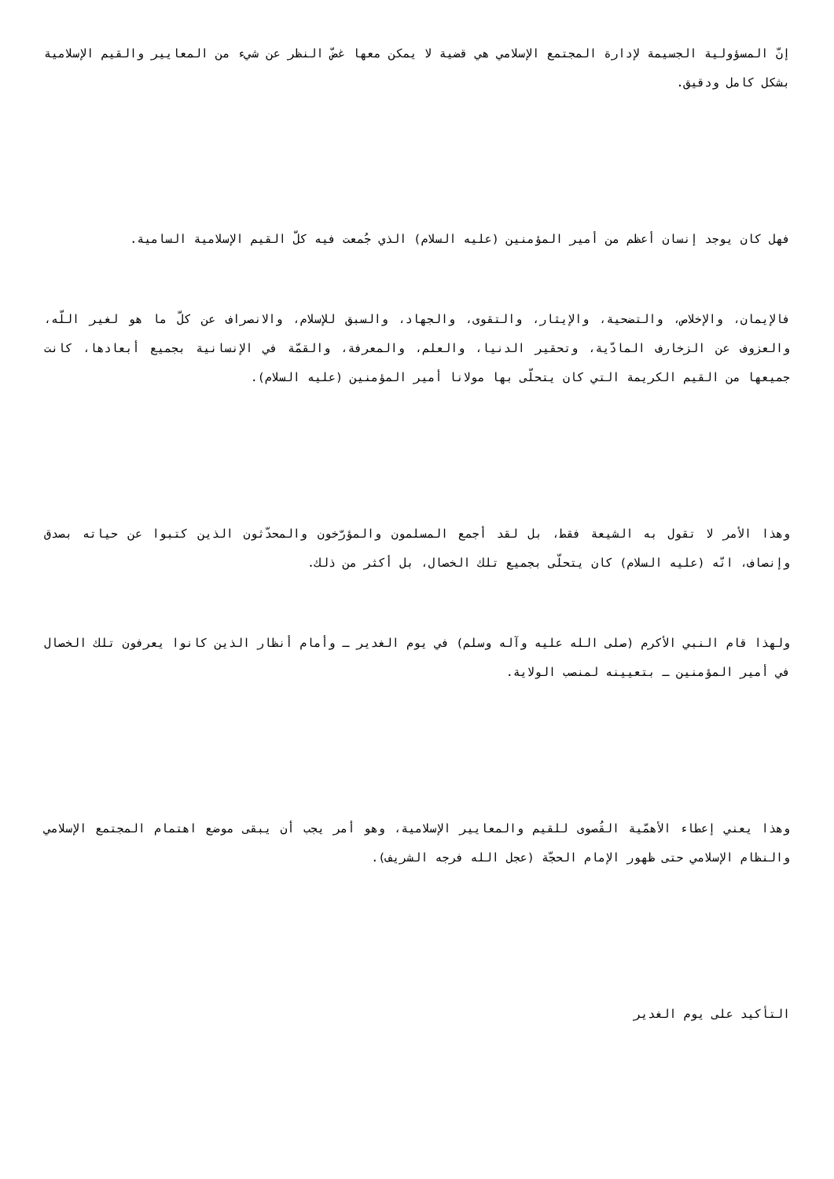إنّ المسؤولية الجسيمة لإدارة المجتمع الإسلامي هي قضية لا يمكن معها غضّ النظر عن شيء من المعايير والقيم الإسلامية بشكل كامل ودقيق.
فهل كان يوجد إنسان أعظم من أمير المؤمنين (عليه السلام) الذي جُمعت فيه كلّ القيم الإسلامية السامية.
فالإيمان، والإخلاص، والتضحية، والإيثار، والتقوى، والجهاد، والسبق للإسلام، والانصراف عن كلّ ما هو لغير اللّه، والعزوف عن الزخارف المادّية، وتحقير الدنيا، والعلم، والمعرفة، والقمّة في الإنسانية بجميع أبعادها، كانت جميعها من القيم الكريمة التي كان يتحلّى بها مولانا أمير المؤمنين (عليه السلام).
وهذا الأمر لا تقول به الشيعة فقط، بل لقد أجمع المسلمون والمؤرّخون والمحدّثون الذين كتبوا عن حياته بصدق وإنصاف، انّه (عليه السلام) كان يتحلّى بجميع تلك الخصال، بل أكثر من ذلك.
ولهذا قام النبي الأكرم (صلى الله عليه وآله وسلم) في يوم الغدير ـ وأمام أنظار الذين كانوا يعرفون تلك الخصال في أمير المؤمنين ـ بتعيينه لمنصب الولاية.
وهذا يعني إعطاء الأهمّية القُصوى للقيم والمعايير الإسلامية، وهو أمر يجب أن يبقى موضع اهتمام المجتمع الإسلامي والنظام الإسلامي حتى ظهور الإمام الحجّة (عجل الله فرجه الشريف).
التأكيد على يوم الغدير